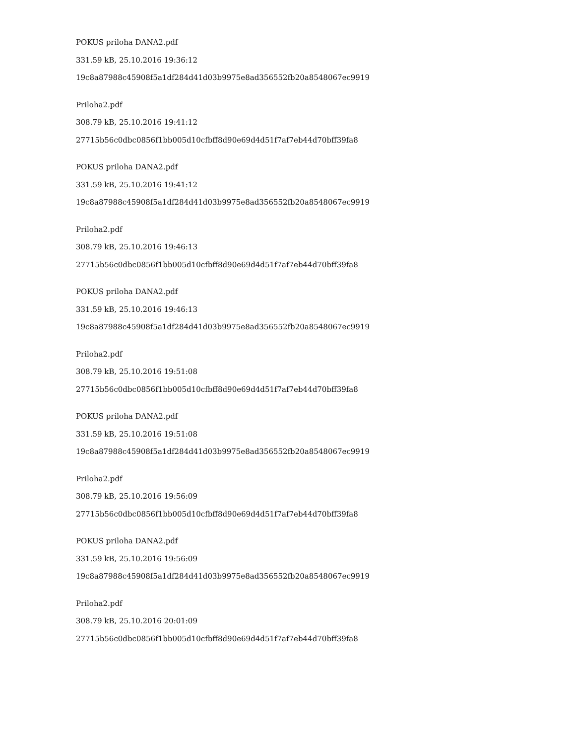POKUS priloha DANA2.pdf
331.59 kB, 25.10.2016 19:36:12
19c8a87988c45908f5a1df284d41d03b9975e8ad356552fb20a8548067ec9919
Priloha2.pdf
308.79 kB, 25.10.2016 19:41:12
27715b56c0dbc0856f1bb005d10cfbff8d90e69d4d51f7af7eb44d70bff39fa8
POKUS priloha DANA2.pdf
331.59 kB, 25.10.2016 19:41:12
19c8a87988c45908f5a1df284d41d03b9975e8ad356552fb20a8548067ec9919
Priloha2.pdf
308.79 kB, 25.10.2016 19:46:13
27715b56c0dbc0856f1bb005d10cfbff8d90e69d4d51f7af7eb44d70bff39fa8
POKUS priloha DANA2.pdf
331.59 kB, 25.10.2016 19:46:13
19c8a87988c45908f5a1df284d41d03b9975e8ad356552fb20a8548067ec9919
Priloha2.pdf
308.79 kB, 25.10.2016 19:51:08
27715b56c0dbc0856f1bb005d10cfbff8d90e69d4d51f7af7eb44d70bff39fa8
POKUS priloha DANA2.pdf
331.59 kB, 25.10.2016 19:51:08
19c8a87988c45908f5a1df284d41d03b9975e8ad356552fb20a8548067ec9919
Priloha2.pdf
308.79 kB, 25.10.2016 19:56:09
27715b56c0dbc0856f1bb005d10cfbff8d90e69d4d51f7af7eb44d70bff39fa8
POKUS priloha DANA2.pdf
331.59 kB, 25.10.2016 19:56:09
19c8a87988c45908f5a1df284d41d03b9975e8ad356552fb20a8548067ec9919
Priloha2.pdf
308.79 kB, 25.10.2016 20:01:09
27715b56c0dbc0856f1bb005d10cfbff8d90e69d4d51f7af7eb44d70bff39fa8